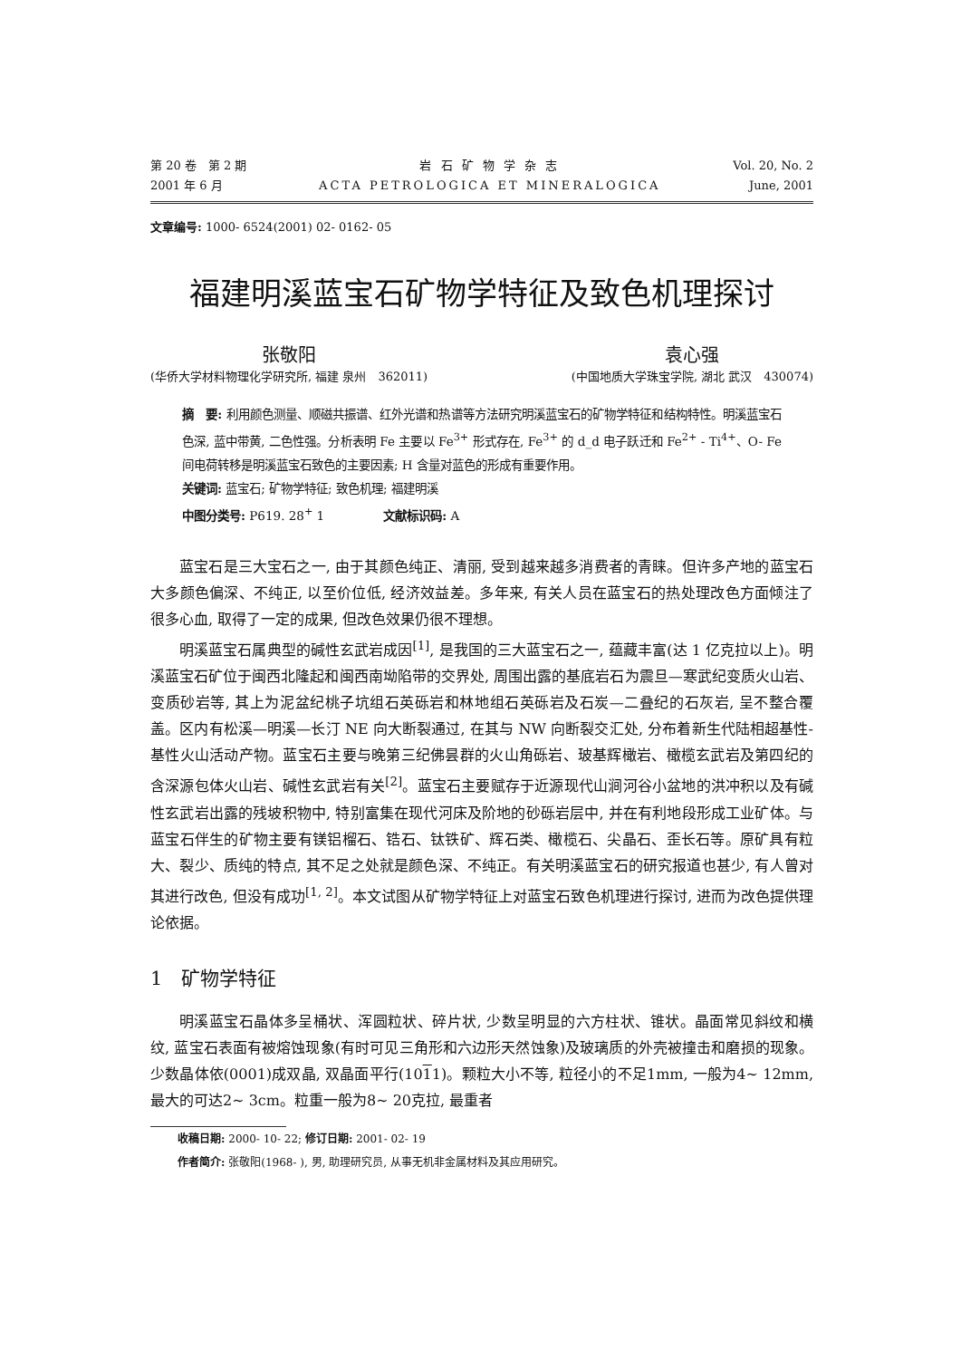第 20 卷　第 2 期
2001 年 6 月
岩 石 矿 物 学 杂 志
ACTA PETROLOGICA ET MINERALOGICA
Vol. 20, No. 2
June, 2001
文章编号: 1000- 6524(2001) 02- 0162- 05
福建明溪蓝宝石矿物学特征及致色机理探讨
张敬阳
(华侨大学材料物理化学研究所, 福建 泉州　362011)
袁心强
(中国地质大学珠宝学院, 湖北 武汉　430074)
摘　要: 利用颜色测量、顺磁共振谱、红外光谱和热谱等方法研究明溪蓝宝石的矿物学特征和结构特性。明溪蓝宝石色深, 蓝中带黄, 二色性强。分析表明 Fe 主要以 Fe<sup>3+</sup> 形式存在, Fe<sup>3+</sup> 的 d_d 电子跃迁和 Fe<sup>2+</sup> - Ti<sup>4+</sup>、O- Fe 间电荷转移是明溪蓝宝石致色的主要因素; H 含量对蓝色的形成有重要作用。
关键词: 蓝宝石; 矿物学特征; 致色机理; 福建明溪
中图分类号: P619. 28<sup>+</sup> 1　　　　　文献标识码: A
蓝宝石是三大宝石之一, 由于其颜色纯正、清丽, 受到越来越多消费者的青睐。但许多产地的蓝宝石大多颜色偏深、不纯正, 以至价位低, 经济效益差。多年来, 有关人员在蓝宝石的热处理改色方面倾注了很多心血, 取得了一定的成果, 但改色效果仍很不理想。
明溪蓝宝石属典型的碱性玄武岩成因<sup>[1]</sup>, 是我国的三大蓝宝石之一, 蕴藏丰富(达 1 亿克拉以上)。明溪蓝宝石矿位于闽西北隆起和闽西南坳陷带的交界处, 周围出露的基底岩石为震旦—寒武纪变质火山岩、变质砂岩等, 其上为泥盆纪桃子坑组石英砾岩和林地组石英砾岩及石炭—二叠纪的石灰岩, 呈不整合覆盖。区内有松溪—明溪—长汀 NE 向大断裂通过, 在其与 NW 向断裂交汇处, 分布着新生代陆相超基性- 基性火山活动产物。蓝宝石主要与晚第三纪佛昙群的火山角砾岩、玻基辉橄岩、橄榄玄武岩及第四纪的含深源包体火山岩、碱性玄武岩有关<sup>[2]</sup>。蓝宝石主要赋存于近源现代山涧河谷小盆地的洪冲积以及有碱性玄武岩出露的残坡积物中, 特别富集在现代河床及阶地的砂砾岩层中, 并在有利地段形成工业矿体。与蓝宝石伴生的矿物主要有镁铝榴石、锆石、钛铁矿、辉石类、橄榄石、尖晶石、歪长石等。原矿具有粒大、裂少、质纯的特点, 其不足之处就是颜色深、不纯正。有关明溪蓝宝石的研究报道也甚少, 有人曾对其进行改色, 但没有成功<sup>[1, 2]</sup>。本文试图从矿物学特征上对蓝宝石致色机理进行探讨, 进而为改色提供理论依据。
1　矿物学特征
明溪蓝宝石晶体多呈桶状、浑圆粒状、碎片状, 少数呈明显的六方柱状、锥状。晶面常见斜纹和横纹, 蓝宝石表面有被熔蚀现象(有时可见三角形和六边形天然蚀象)及玻璃质的外壳被撞击和磨损的现象。少数晶体依(0001)成双晶, 双晶面平行(1011)。颗粒大小不等, 粒径小的不足1mm, 一般为4~ 12mm, 最大的可达2~ 3cm。粒重一般为8~ 20克拉, 最重者
收稿日期: 2000- 10- 22; 修订日期: 2001- 02- 19
作者简介: 张敬阳(1968- ), 男, 助理研究员, 从事无机非金属材料及其应用研究。